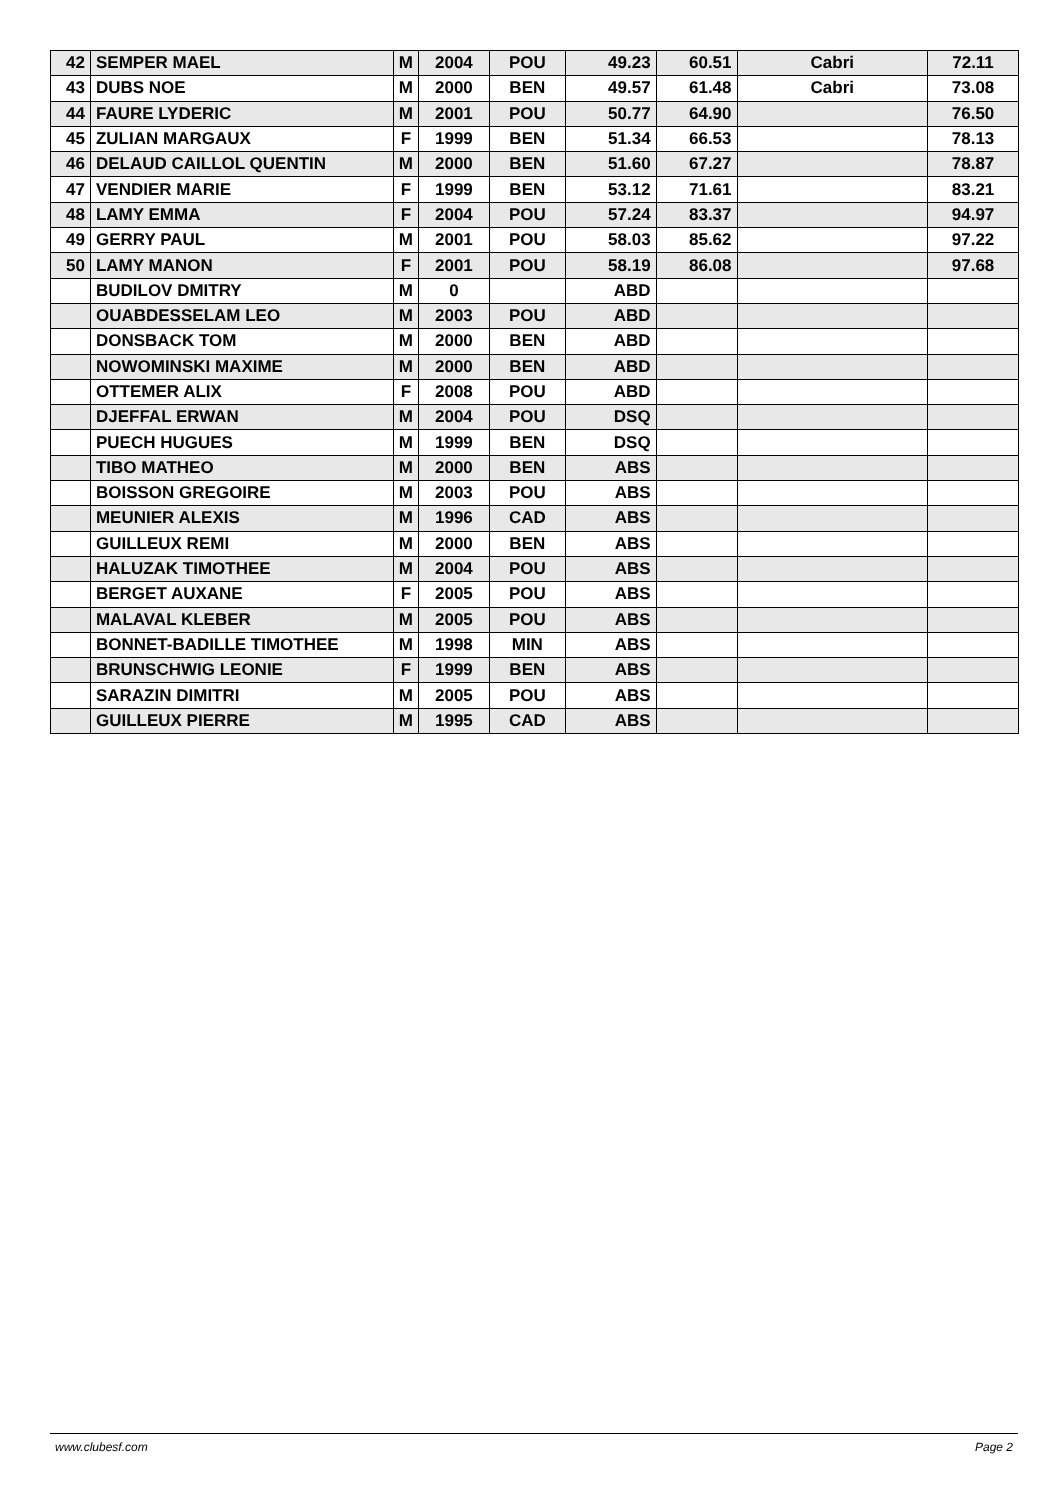| 42 | SEMPER MAEL | M | 2004 | POU | 49.23 | 60.51 | Cabri | 72.11 |
| 43 | DUBS NOE | M | 2000 | BEN | 49.57 | 61.48 | Cabri | 73.08 |
| 44 | FAURE LYDERIC | M | 2001 | POU | 50.77 | 64.90 | | 76.50 |
| 45 | ZULIAN MARGAUX | F | 1999 | BEN | 51.34 | 66.53 | | 78.13 |
| 46 | DELAUD CAILLOL QUENTIN | M | 2000 | BEN | 51.60 | 67.27 | | 78.87 |
| 47 | VENDIER MARIE | F | 1999 | BEN | 53.12 | 71.61 | | 83.21 |
| 48 | LAMY EMMA | F | 2004 | POU | 57.24 | 83.37 | | 94.97 |
| 49 | GERRY PAUL | M | 2001 | POU | 58.03 | 85.62 | | 97.22 |
| 50 | LAMY MANON | F | 2001 | POU | 58.19 | 86.08 | | 97.68 |
| | BUDILOV DMITRY | M | 0 | | ABD | | | |
| | OUABDESSELAM LEO | M | 2003 | POU | ABD | | | |
| | DONSBACK TOM | M | 2000 | BEN | ABD | | | |
| | NOWOMINSKI MAXIME | M | 2000 | BEN | ABD | | | |
| | OTTEMER ALIX | F | 2008 | POU | ABD | | | |
| | DJEFFAL ERWAN | M | 2004 | POU | DSQ | | | |
| | PUECH HUGUES | M | 1999 | BEN | DSQ | | | |
| | TIBO MATHEO | M | 2000 | BEN | ABS | | | |
| | BOISSON GREGOIRE | M | 2003 | POU | ABS | | | |
| | MEUNIER ALEXIS | M | 1996 | CAD | ABS | | | |
| | GUILLEUX REMI | M | 2000 | BEN | ABS | | | |
| | HALUZAK TIMOTHEE | M | 2004 | POU | ABS | | | |
| | BERGET AUXANE | F | 2005 | POU | ABS | | | |
| | MALAVAL KLEBER | M | 2005 | POU | ABS | | | |
| | BONNET-BADILLE TIMOTHEE | M | 1998 | MIN | ABS | | | |
| | BRUNSCHWIG LEONIE | F | 1999 | BEN | ABS | | | |
| | SARAZIN DIMITRI | M | 2005 | POU | ABS | | | |
| | GUILLEUX PIERRE | M | 1995 | CAD | ABS | | | |
www.clubesf.com Page 2